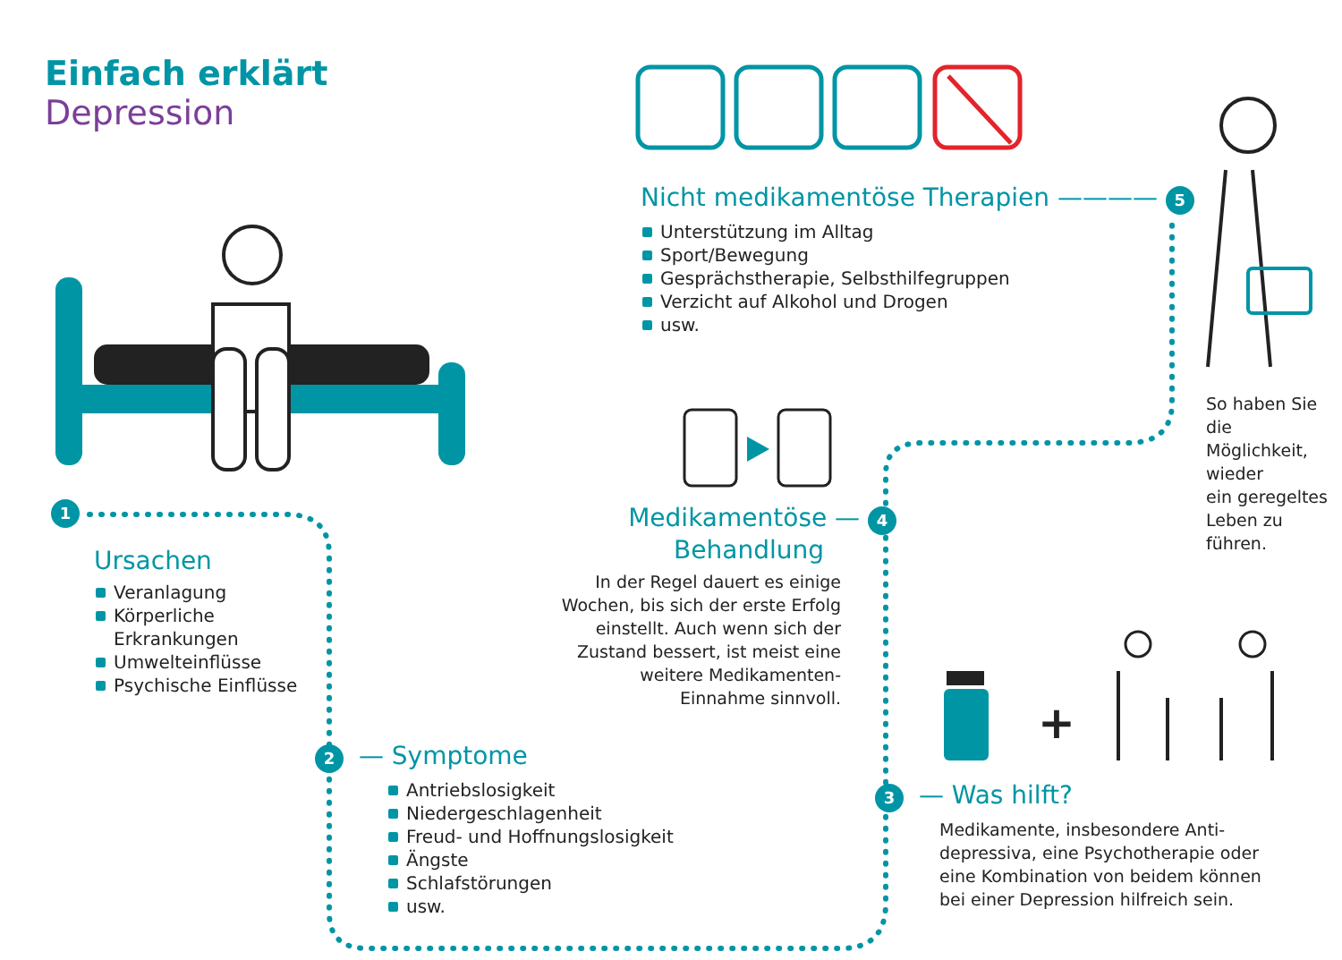+
Einfach erklärt
Depression
1
Ursachen
Veranlagung
Körperliche
Erkrankungen
Umwelteinflüsse
Psychische Einflüsse
2 — Symptome
Antriebslosigkeit
Niedergeschlagenheit
Freud- und Hoffnungslosigkeit
Ängste
Schlafstörungen
usw.
3 — Was hilft?
Medikamente, insbesondere Anti-
depressiva, eine Psychotherapie oder
eine Kombination von beidem können
bei einer Depression hilfreich sein.
Medikamentöse — 4
Behandlung
In der Regel dauert es einige
Wochen, bis sich der erste Erfolg
einstellt. Auch wenn sich der
Zustand bessert, ist meist eine
weitere Medikamenten-
Einnahme sinnvoll.
Nicht medikamentöse Therapien ———— 5
Unterstützung im Alltag
Sport/Bewegung
Gesprächstherapie, Selbsthilfegruppen
Verzicht auf Alkohol und Drogen
usw.
So haben Sie die
Möglichkeit, wieder
ein geregeltes
Leben zu führen.